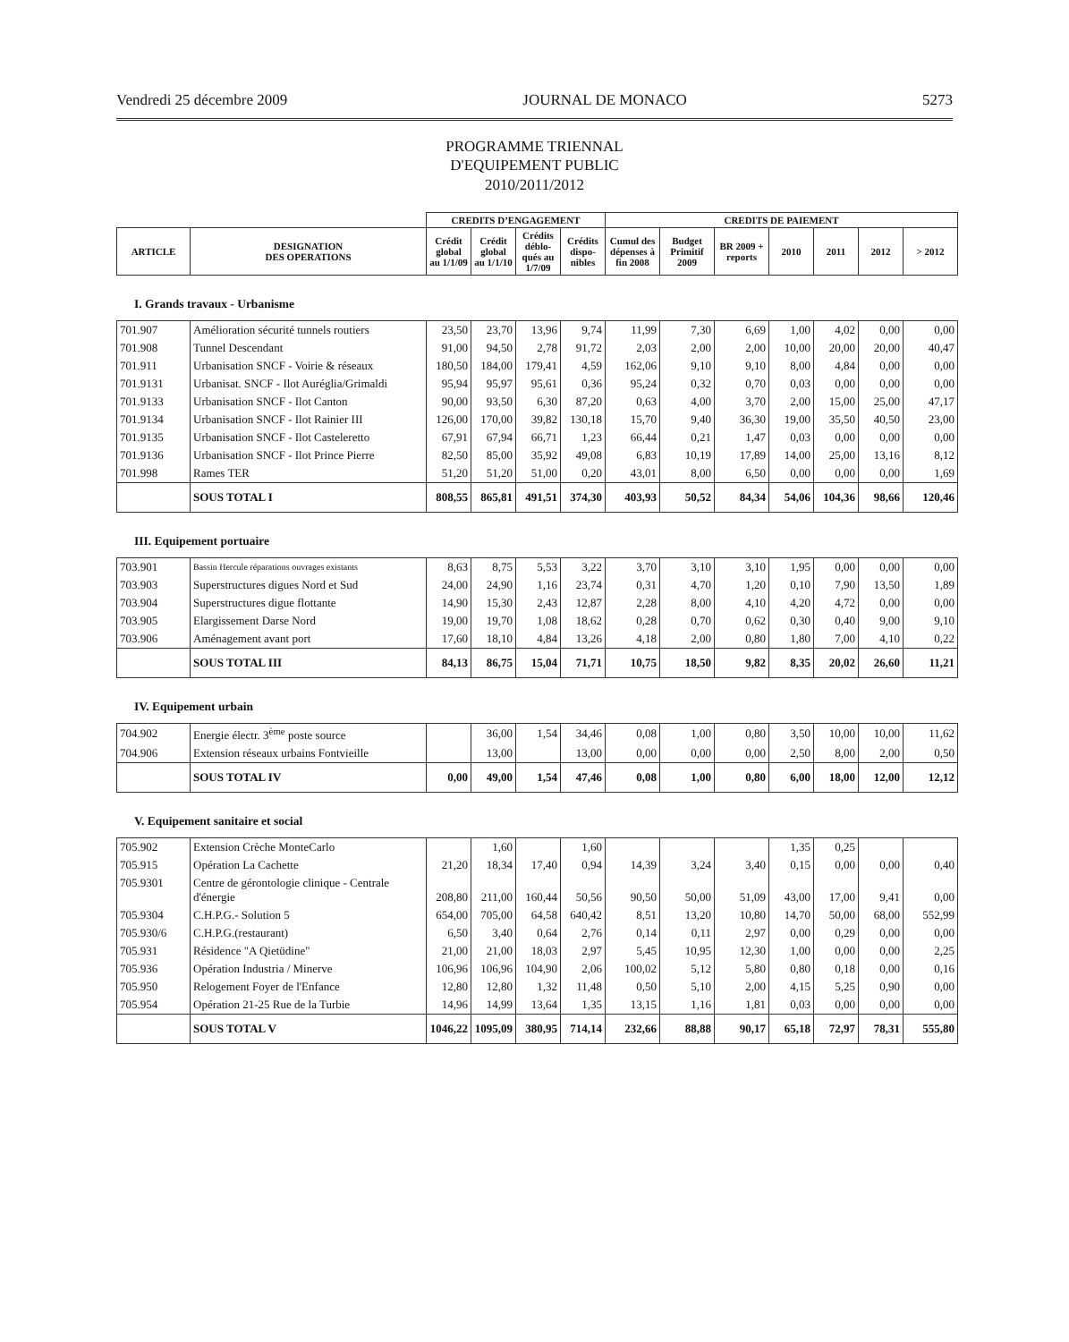Vendredi 25 décembre 2009 JOURNAL DE MONACO 5273
PROGRAMME TRIENNAL
D'EQUIPEMENT PUBLIC
2010/2011/2012
| | | CREDITS D’ENGAGEMENT | | | | CREDITS DE PAIEMENT | | | | | | |
| --- | --- | --- | --- | --- | --- | --- | --- | --- | --- | --- | --- | --- |
| ARTICLE | DESIGNATION DES OPERATIONS | Crédit global au 1/1/09 | Crédit global au 1/1/10 | Crédits déblo-qués au 1/7/09 | Crédits dispo-nibles | Cumul des dépenses à fin 2008 | Budget Primitif 2009 | BR 2009 + reports | 2010 | 2011 | 2012 | > 2012 |
I. Grands travaux - Urbanisme
| 701.907 | Amélioration sécurité tunnels routiers | 23,50 | 23,70 | 13,96 | 9,74 | 11,99 | 7,30 | 6,69 | 1,00 | 4,02 | 0,00 | 0,00 |
| 701.908 | Tunnel Descendant | 91,00 | 94,50 | 2,78 | 91,72 | 2,03 | 2,00 | 2,00 | 10,00 | 20,00 | 20,00 | 40,47 |
| 701.911 | Urbanisation SNCF - Voirie & réseaux | 180,50 | 184,00 | 179,41 | 4,59 | 162,06 | 9,10 | 9,10 | 8,00 | 4,84 | 0,00 | 0,00 |
| 701.9131 | Urbanisat. SNCF - Ilot Auréglia/Grimaldi | 95,94 | 95,97 | 95,61 | 0,36 | 95,24 | 0,32 | 0,70 | 0,03 | 0,00 | 0,00 | 0,00 |
| 701.9133 | Urbanisation SNCF - Ilot Canton | 90,00 | 93,50 | 6,30 | 87,20 | 0,63 | 4,00 | 3,70 | 2,00 | 15,00 | 25,00 | 47,17 |
| 701.9134 | Urbanisation SNCF - Ilot Rainier III | 126,00 | 170,00 | 39,82 | 130,18 | 15,70 | 9,40 | 36,30 | 19,00 | 35,50 | 40,50 | 23,00 |
| 701.9135 | Urbanisation SNCF - Ilot Casteleretto | 67,91 | 67,94 | 66,71 | 1,23 | 66,44 | 0,21 | 1,47 | 0,03 | 0,00 | 0,00 | 0,00 |
| 701.9136 | Urbanisation SNCF - Ilot Prince Pierre | 82,50 | 85,00 | 35,92 | 49,08 | 6,83 | 10,19 | 17,89 | 14,00 | 25,00 | 13,16 | 8,12 |
| 701.998 | Rames TER | 51,20 | 51,20 | 51,00 | 0,20 | 43,01 | 8,00 | 6,50 | 0,00 | 0,00 | 0,00 | 1,69 |
| | SOUS TOTAL I | 808,55 | 865,81 | 491,51 | 374,30 | 403,93 | 50,52 | 84,34 | 54,06 | 104,36 | 98,66 | 120,46 |
III. Equipement portuaire
| 703.901 | Bassin Hercule réparations ouvrages existants | 8,63 | 8,75 | 5,53 | 3,22 | 3,70 | 3,10 | 3,10 | 1,95 | 0,00 | 0,00 | 0,00 |
| 703.903 | Superstructures digues Nord et Sud | 24,00 | 24,90 | 1,16 | 23,74 | 0,31 | 4,70 | 1,20 | 0,10 | 7,90 | 13,50 | 1,89 |
| 703.904 | Superstructures digue flottante | 14,90 | 15,30 | 2,43 | 12,87 | 2,28 | 8,00 | 4,10 | 4,20 | 4,72 | 0,00 | 0,00 |
| 703.905 | Elargissement Darse Nord | 19,00 | 19,70 | 1,08 | 18,62 | 0,28 | 0,70 | 0,62 | 0,30 | 0,40 | 9,00 | 9,10 |
| 703.906 | Aménagement avant port | 17,60 | 18,10 | 4,84 | 13,26 | 4,18 | 2,00 | 0,80 | 1,80 | 7,00 | 4,10 | 0,22 |
| | SOUS TOTAL III | 84,13 | 86,75 | 15,04 | 71,71 | 10,75 | 18,50 | 9,82 | 8,35 | 20,02 | 26,60 | 11,21 |
IV. Equipement urbain
| 704.902 | Energie électr. 3<sup>ème</sup> poste source | | 36,00 | 1,54 | 34,46 | 0,08 | 1,00 | 0,80 | 3,50 | 10,00 | 10,00 | 11,62 |
| 704.906 | Extension réseaux urbains Fontvieille | | 13,00 | | 13,00 | 0,00 | 0,00 | 0,00 | 2,50 | 8,00 | 2,00 | 0,50 |
| | SOUS TOTAL IV | 0,00 | 49,00 | 1,54 | 47,46 | 0,08 | 1,00 | 0,80 | 6,00 | 18,00 | 12,00 | 12,12 |
V. Equipement sanitaire et social
| 705.902 | Extension Crèche MonteCarlo | | 1,60 | | 1,60 | | | | 1,35 | 0,25 | | |
| 705.915 | Opération La Cachette | 21,20 | 18,34 | 17,40 | 0,94 | 14,39 | 3,24 | 3,40 | 0,15 | 0,00 | 0,00 | 0,40 |
| 705.9301 | Centre de gérontologie clinique - Centrale d'énergie | 208,80 | 211,00 | 160,44 | 50,56 | 90,50 | 50,00 | 51,09 | 43,00 | 17,00 | 9,41 | 0,00 |
| 705.9304 | C.H.P.G.- Solution 5 | 654,00 | 705,00 | 64,58 | 640,42 | 8,51 | 13,20 | 10,80 | 14,70 | 50,00 | 68,00 | 552,99 |
| 705.930/6 | C.H.P.G.(restaurant) | 6,50 | 3,40 | 0,64 | 2,76 | 0,14 | 0,11 | 2,97 | 0,00 | 0,29 | 0,00 | 0,00 |
| 705.931 | Résidence "A Qietüdine" | 21,00 | 21,00 | 18,03 | 2,97 | 5,45 | 10,95 | 12,30 | 1,00 | 0,00 | 0,00 | 2,25 |
| 705.936 | Opération Industria / Minerve | 106,96 | 106,96 | 104,90 | 2,06 | 100,02 | 5,12 | 5,80 | 0,80 | 0,18 | 0,00 | 0,16 |
| 705.950 | Relogement Foyer de l'Enfance | 12,80 | 12,80 | 1,32 | 11,48 | 0,50 | 5,10 | 2,00 | 4,15 | 5,25 | 0,90 | 0,00 |
| 705.954 | Opération 21-25 Rue de la Turbie | 14,96 | 14,99 | 13,64 | 1,35 | 13,15 | 1,16 | 1,81 | 0,03 | 0,00 | 0,00 | 0,00 |
| | SOUS TOTAL V | 1046,22 | 1095,09 | 380,95 | 714,14 | 232,66 | 88,88 | 90,17 | 65,18 | 72,97 | 78,31 | 555,80 |